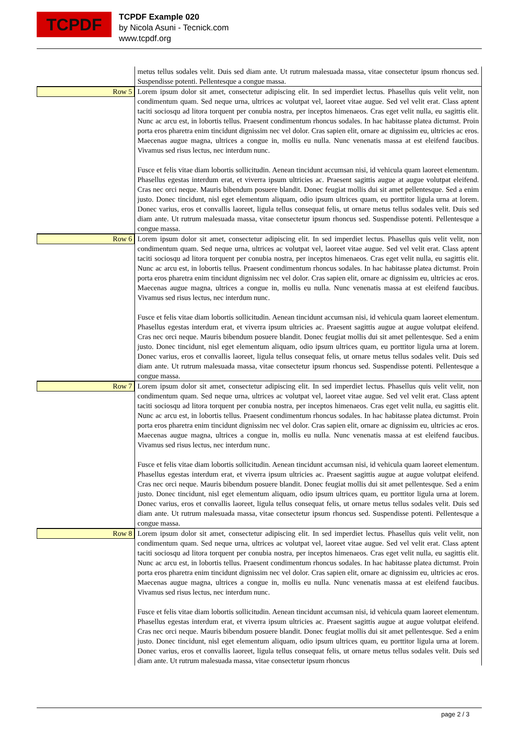TCPDF
TCPDF Example 020
by Nicola Asuni - Tecnick.com
www.tcpdf.org
metus tellus sodales velit. Duis sed diam ante. Ut rutrum malesuada massa, vitae consectetur ipsum rhoncus sed. Suspendisse potenti. Pellentesque a congue massa.
Row 5
Lorem ipsum dolor sit amet, consectetur adipiscing elit. In sed imperdiet lectus. Phasellus quis velit velit, non condimentum quam. Sed neque urna, ultrices ac volutpat vel, laoreet vitae augue. Sed vel velit erat. Class aptent taciti sociosqu ad litora torquent per conubia nostra, per inceptos himenaeos. Cras eget velit nulla, eu sagittis elit. Nunc ac arcu est, in lobortis tellus. Praesent condimentum rhoncus sodales. In hac habitasse platea dictumst. Proin porta eros pharetra enim tincidunt dignissim nec vel dolor. Cras sapien elit, ornare ac dignissim eu, ultricies ac eros. Maecenas augue magna, ultrices a congue in, mollis eu nulla. Nunc venenatis massa at est eleifend faucibus. Vivamus sed risus lectus, nec interdum nunc.
Fusce et felis vitae diam lobortis sollicitudin. Aenean tincidunt accumsan nisi, id vehicula quam laoreet elementum. Phasellus egestas interdum erat, et viverra ipsum ultricies ac. Praesent sagittis augue at augue volutpat eleifend. Cras nec orci neque. Mauris bibendum posuere blandit. Donec feugiat mollis dui sit amet pellentesque. Sed a enim justo. Donec tincidunt, nisl eget elementum aliquam, odio ipsum ultrices quam, eu porttitor ligula urna at lorem. Donec varius, eros et convallis laoreet, ligula tellus consequat felis, ut ornare metus tellus sodales velit. Duis sed diam ante. Ut rutrum malesuada massa, vitae consectetur ipsum rhoncus sed. Suspendisse potenti. Pellentesque a congue massa.
Row 6
Lorem ipsum dolor sit amet, consectetur adipiscing elit. In sed imperdiet lectus. Phasellus quis velit velit, non condimentum quam. Sed neque urna, ultrices ac volutpat vel, laoreet vitae augue. Sed vel velit erat. Class aptent taciti sociosqu ad litora torquent per conubia nostra, per inceptos himenaeos. Cras eget velit nulla, eu sagittis elit. Nunc ac arcu est, in lobortis tellus. Praesent condimentum rhoncus sodales. In hac habitasse platea dictumst. Proin porta eros pharetra enim tincidunt dignissim nec vel dolor. Cras sapien elit, ornare ac dignissim eu, ultricies ac eros. Maecenas augue magna, ultrices a congue in, mollis eu nulla. Nunc venenatis massa at est eleifend faucibus. Vivamus sed risus lectus, nec interdum nunc.
Fusce et felis vitae diam lobortis sollicitudin. Aenean tincidunt accumsan nisi, id vehicula quam laoreet elementum. Phasellus egestas interdum erat, et viverra ipsum ultricies ac. Praesent sagittis augue at augue volutpat eleifend. Cras nec orci neque. Mauris bibendum posuere blandit. Donec feugiat mollis dui sit amet pellentesque. Sed a enim justo. Donec tincidunt, nisl eget elementum aliquam, odio ipsum ultrices quam, eu porttitor ligula urna at lorem. Donec varius, eros et convallis laoreet, ligula tellus consequat felis, ut ornare metus tellus sodales velit. Duis sed diam ante. Ut rutrum malesuada massa, vitae consectetur ipsum rhoncus sed. Suspendisse potenti. Pellentesque a congue massa.
Row 7
Lorem ipsum dolor sit amet, consectetur adipiscing elit. In sed imperdiet lectus. Phasellus quis velit velit, non condimentum quam. Sed neque urna, ultrices ac volutpat vel, laoreet vitae augue. Sed vel velit erat. Class aptent taciti sociosqu ad litora torquent per conubia nostra, per inceptos himenaeos. Cras eget velit nulla, eu sagittis elit. Nunc ac arcu est, in lobortis tellus. Praesent condimentum rhoncus sodales. In hac habitasse platea dictumst. Proin porta eros pharetra enim tincidunt dignissim nec vel dolor. Cras sapien elit, ornare ac dignissim eu, ultricies ac eros. Maecenas augue magna, ultrices a congue in, mollis eu nulla. Nunc venenatis massa at est eleifend faucibus. Vivamus sed risus lectus, nec interdum nunc.
Fusce et felis vitae diam lobortis sollicitudin. Aenean tincidunt accumsan nisi, id vehicula quam laoreet elementum. Phasellus egestas interdum erat, et viverra ipsum ultricies ac. Praesent sagittis augue at augue volutpat eleifend. Cras nec orci neque. Mauris bibendum posuere blandit. Donec feugiat mollis dui sit amet pellentesque. Sed a enim justo. Donec tincidunt, nisl eget elementum aliquam, odio ipsum ultrices quam, eu porttitor ligula urna at lorem. Donec varius, eros et convallis laoreet, ligula tellus consequat felis, ut ornare metus tellus sodales velit. Duis sed diam ante. Ut rutrum malesuada massa, vitae consectetur ipsum rhoncus sed. Suspendisse potenti. Pellentesque a congue massa.
Row 8
Lorem ipsum dolor sit amet, consectetur adipiscing elit. In sed imperdiet lectus. Phasellus quis velit velit, non condimentum quam. Sed neque urna, ultrices ac volutpat vel, laoreet vitae augue. Sed vel velit erat. Class aptent taciti sociosqu ad litora torquent per conubia nostra, per inceptos himenaeos. Cras eget velit nulla, eu sagittis elit. Nunc ac arcu est, in lobortis tellus. Praesent condimentum rhoncus sodales. In hac habitasse platea dictumst. Proin porta eros pharetra enim tincidunt dignissim nec vel dolor. Cras sapien elit, ornare ac dignissim eu, ultricies ac eros. Maecenas augue magna, ultrices a congue in, mollis eu nulla. Nunc venenatis massa at est eleifend faucibus. Vivamus sed risus lectus, nec interdum nunc.
Fusce et felis vitae diam lobortis sollicitudin. Aenean tincidunt accumsan nisi, id vehicula quam laoreet elementum. Phasellus egestas interdum erat, et viverra ipsum ultricies ac. Praesent sagittis augue at augue volutpat eleifend. Cras nec orci neque. Mauris bibendum posuere blandit. Donec feugiat mollis dui sit amet pellentesque. Sed a enim justo. Donec tincidunt, nisl eget elementum aliquam, odio ipsum ultrices quam, eu porttitor ligula urna at lorem. Donec varius, eros et convallis laoreet, ligula tellus consequat felis, ut ornare metus tellus sodales velit. Duis sed diam ante. Ut rutrum malesuada massa, vitae consectetur ipsum rhoncus
page 2 / 3